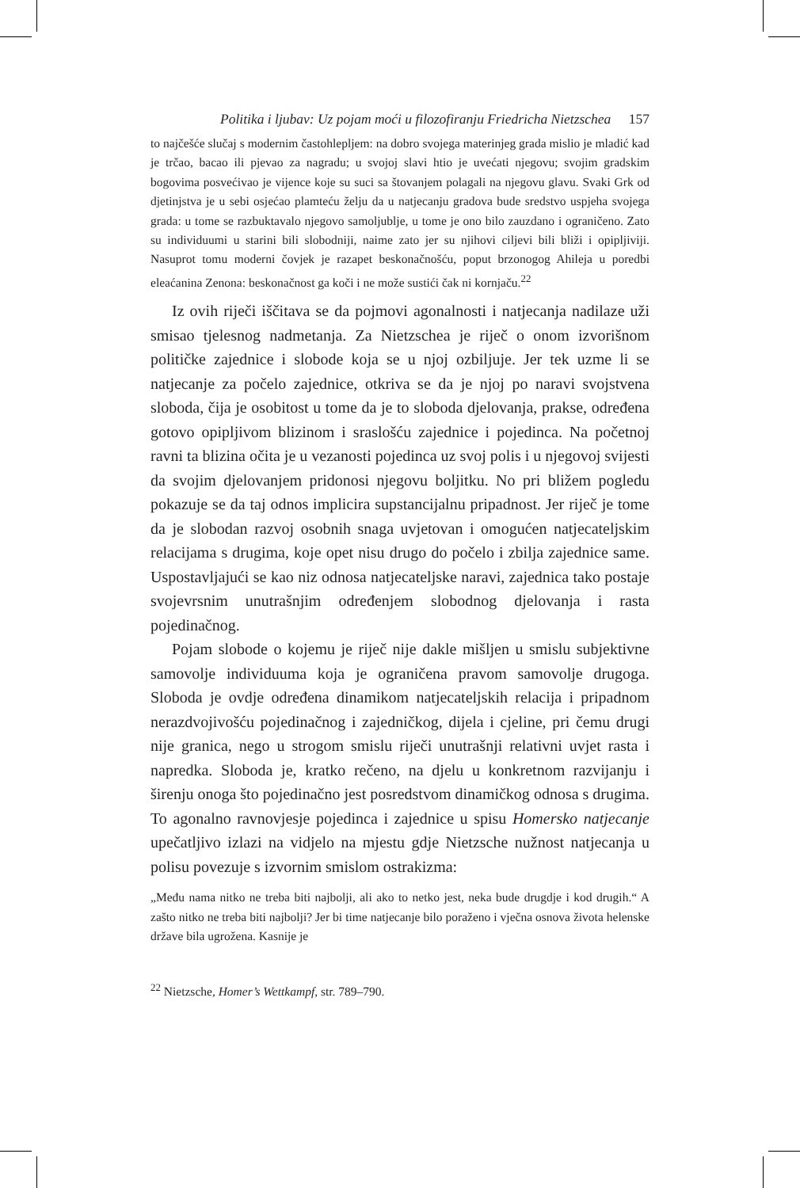Politika i ljubav: Uz pojam moći u filozofiranju Friedricha Nietzschea 157
to najčešće slučaj s modernim častohlepljem: na dobro svojega materinjeg grada mislio je mladić kad je trčao, bacao ili pjevao za nagradu; u svojoj slavi htio je uvećati njegovu; svojim gradskim bogovima posvećivao je vijence koje su suci sa štovanjem polagali na njegovu glavu. Svaki Grk od djetinjstva je u sebi osjećao plamteću želju da u natjecanju gradova bude sredstvo uspjeha svojega grada: u tome se razbuktavalo njegovo samoljublje, u tome je ono bilo zauzdano i ograničeno. Zato su individuumi u starini bili slobodniji, naime zato jer su njihovi ciljevi bili bliži i opipljiviji. Nasuprot tomu moderni čovjek je razapet beskonačnošću, poput brzonogog Ahileja u poredbi eleaćanina Zenona: beskonačnost ga koči i ne može sustići čak ni kornjaču.<sup>22</sup>
Iz ovih riječi iščitava se da pojmovi agonalnosti i natjecanja nadilaze uži smisao tjelesnog nadmetanja. Za Nietzschea je riječ o onom izvorišnom političke zajednice i slobode koja se u njoj ozbiljuje. Jer tek uzme li se natjecanje za počelo zajednice, otkriva se da je njoj po naravi svojstvena sloboda, čija je osobitost u tome da je to sloboda djelovanja, prakse, određena gotovo opipljivom blizinom i sraslošću zajednice i pojedinca. Na početnoj ravni ta blizina očita je u vezanosti pojedinca uz svoj polis i u njegovoj svijesti da svojim djelovanjem pridonosi njegovu boljitku. No pri bližem pogledu pokazuje se da taj odnos implicira supstancijalnu pripadnost. Jer riječ je tome da je slobodan razvoj osobnih snaga uvjetovan i omogućen natjecateljskim relacijama s drugima, koje opet nisu drugo do počelo i zbilja zajednice same. Uspostavljajući se kao niz odnosa natjecateljske naravi, zajednica tako postaje svojevrsnim unutrašnjim određenjem slobodnog djelovanja i rasta pojedinačnog.
Pojam slobode o kojemu je riječ nije dakle mišljen u smislu subjektivne samovolje individuuma koja je ograničena pravom samovolje drugoga. Sloboda je ovdje određena dinamikom natjecateljskih relacija i pripadnom nerazdvojivošću pojedinačnog i zajedničkog, dijela i cjeline, pri čemu drugi nije granica, nego u strogom smislu riječi unutrašnji relativni uvjet rasta i napredka. Sloboda je, kratko rečeno, na djelu u konkretnom razvijanju i širenju onoga što pojedinačno jest posredstvom dinamičkog odnosa s drugima. To agonalno ravnovjesje pojedinca i zajednice u spisu Homersko natjecanje upečatljivo izlazi na vidjelo na mjestu gdje Nietzsche nužnost natjecanja u polisu povezuje s izvornim smislom ostrakizma:
„Među nama nitko ne treba biti najbolji, ali ako to netko jest, neka bude drugdje i kod drugih.“ A zašto nitko ne treba biti najbolji? Jer bi time natjecanje bilo poraženo i vječna osnova života helenske države bila ugrožena. Kasnije je
<sup>22</sup> Nietzsche, Homer’s Wettkampf, str. 789–790.